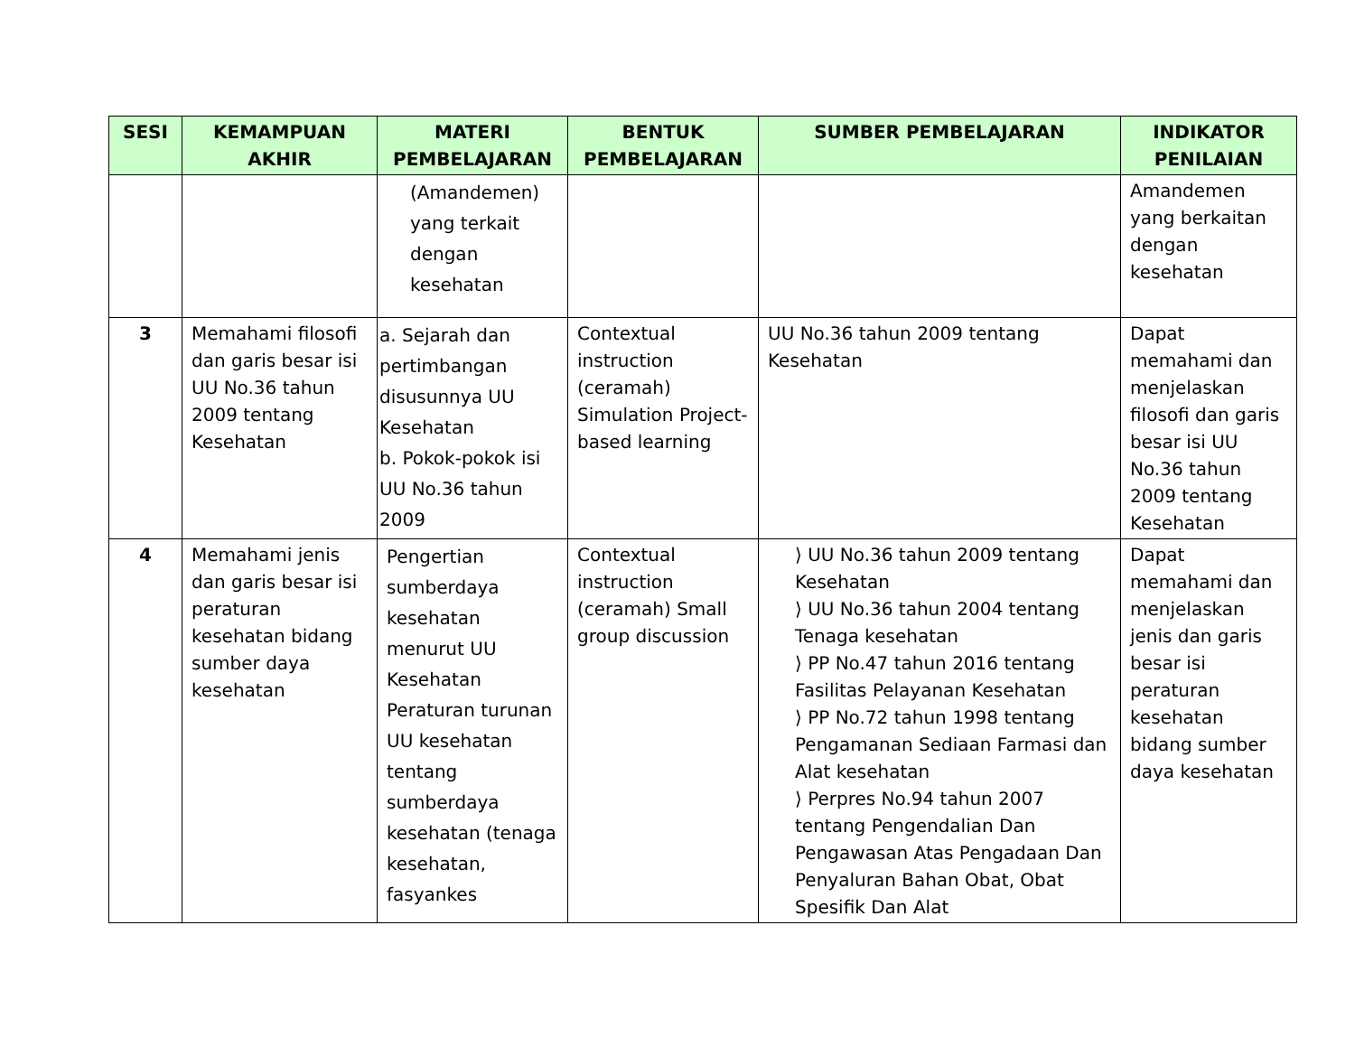| SESI | KEMAMPUAN AKHIR | MATERI PEMBELAJARAN | BENTUK PEMBELAJARAN | SUMBER PEMBELAJARAN | INDIKATOR PENILAIAN |
| --- | --- | --- | --- | --- | --- |
| | | (Amandemen) yang terkait dengan kesehatan | | | Amandemen yang berkaitan dengan kesehatan |
| 3 | Memahami filosofi dan garis besar isi UU No.36 tahun 2009 tentang Kesehatan | a. Sejarah dan pertimbangan disusunnya UU Kesehatan b. Pokok-pokok isi UU No.36 tahun 2009 | Contextual instruction (ceramah) Simulation Project-based learning | UU No.36 tahun 2009 tentang Kesehatan | Dapat memahami dan menjelaskan filosofi dan garis besar isi UU No.36 tahun 2009 tentang Kesehatan |
| 4 | Memahami jenis dan garis besar isi peraturan kesehatan bidang sumber daya kesehatan | Pengertian sumberdaya kesehatan menurut UU Kesehatan Peraturan turunan UU kesehatan tentang sumberdaya kesehatan (tenaga kesehatan, fasyankes | Contextual instruction (ceramah) Small group discussion | ⟩ UU No.36 tahun 2009 tentang Kesehatan ⟩ UU No.36 tahun 2004 tentang Tenaga kesehatan ⟩ PP No.47 tahun 2016 tentang Fasilitas Pelayanan Kesehatan ⟩ PP No.72 tahun 1998 tentang Pengamanan Sediaan Farmasi dan Alat kesehatan ⟩ Perpres No.94 tahun 2007 tentang Pengendalian Dan Pengawasan Atas Pengadaan Dan Penyaluran Bahan Obat, Obat Spesifik Dan Alat | Dapat memahami dan menjelaskan jenis dan garis besar isi peraturan kesehatan bidang sumber daya kesehatan |